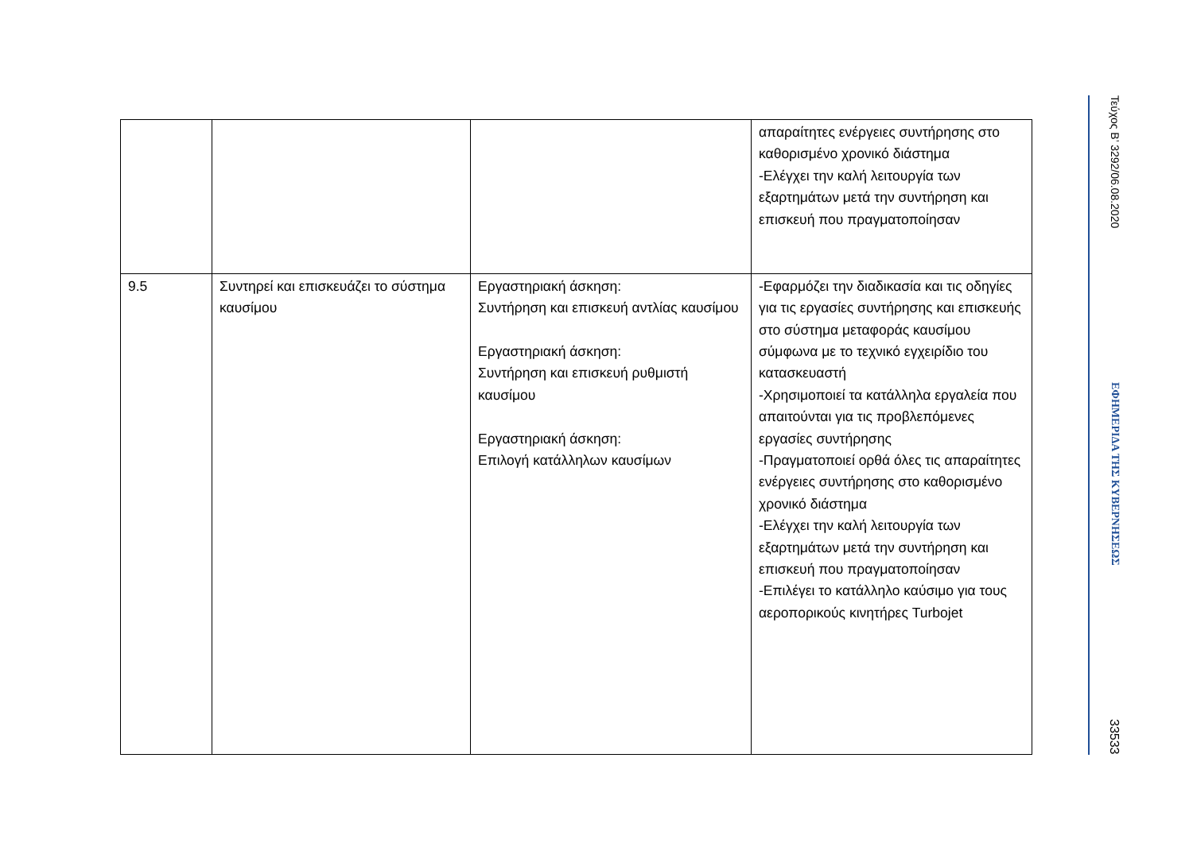| | | | απαραίτητες ενέργειες συντήρησης στο καθορισμένο χρονικό διάστημα -Ελέγχει την καλή λειτουργία των εξαρτημάτων μετά την συντήρηση και επισκευή που πραγματοποίησαν |
| 9.5 | Συντηρεί και επισκευάζει το σύστημα καυσίμου | Εργαστηριακή άσκηση: Συντήρηση και επισκευή αντλίας καυσίμου Εργαστηριακή άσκηση: Συντήρηση και επισκευή ρυθμιστή καυσίμου Εργαστηριακή άσκηση: Επιλογή κατάλληλων καυσίμων | -Εφαρμόζει την διαδικασία και τις οδηγίες για τις εργασίες συντήρησης και επισκευής στο σύστημα μεταφοράς καυσίμου σύμφωνα με το τεχνικό εγχειρίδιο του κατασκευαστή -Χρησιμοποιεί τα κατάλληλα εργαλεία που απαιτούνται για τις προβλεπόμενες εργασίες συντήρησης -Πραγματοποιεί ορθά όλες τις απαραίτητες ενέργειες συντήρησης στο καθορισμένο χρονικό διάστημα -Ελέγχει την καλή λειτουργία των εξαρτημάτων μετά την συντήρηση και επισκευή που πραγματοποίησαν -Επιλέγει το κατάλληλο καύσιμο για τους αεροπορικούς κινητήρες Turbojet |
Τεύχος B’ 3292/06.08.2020
ΕΦΗΜΕΡΙΔΑ ΤΗΣ ΚΥΒΕΡΝΗΣΕΩΣ
33533